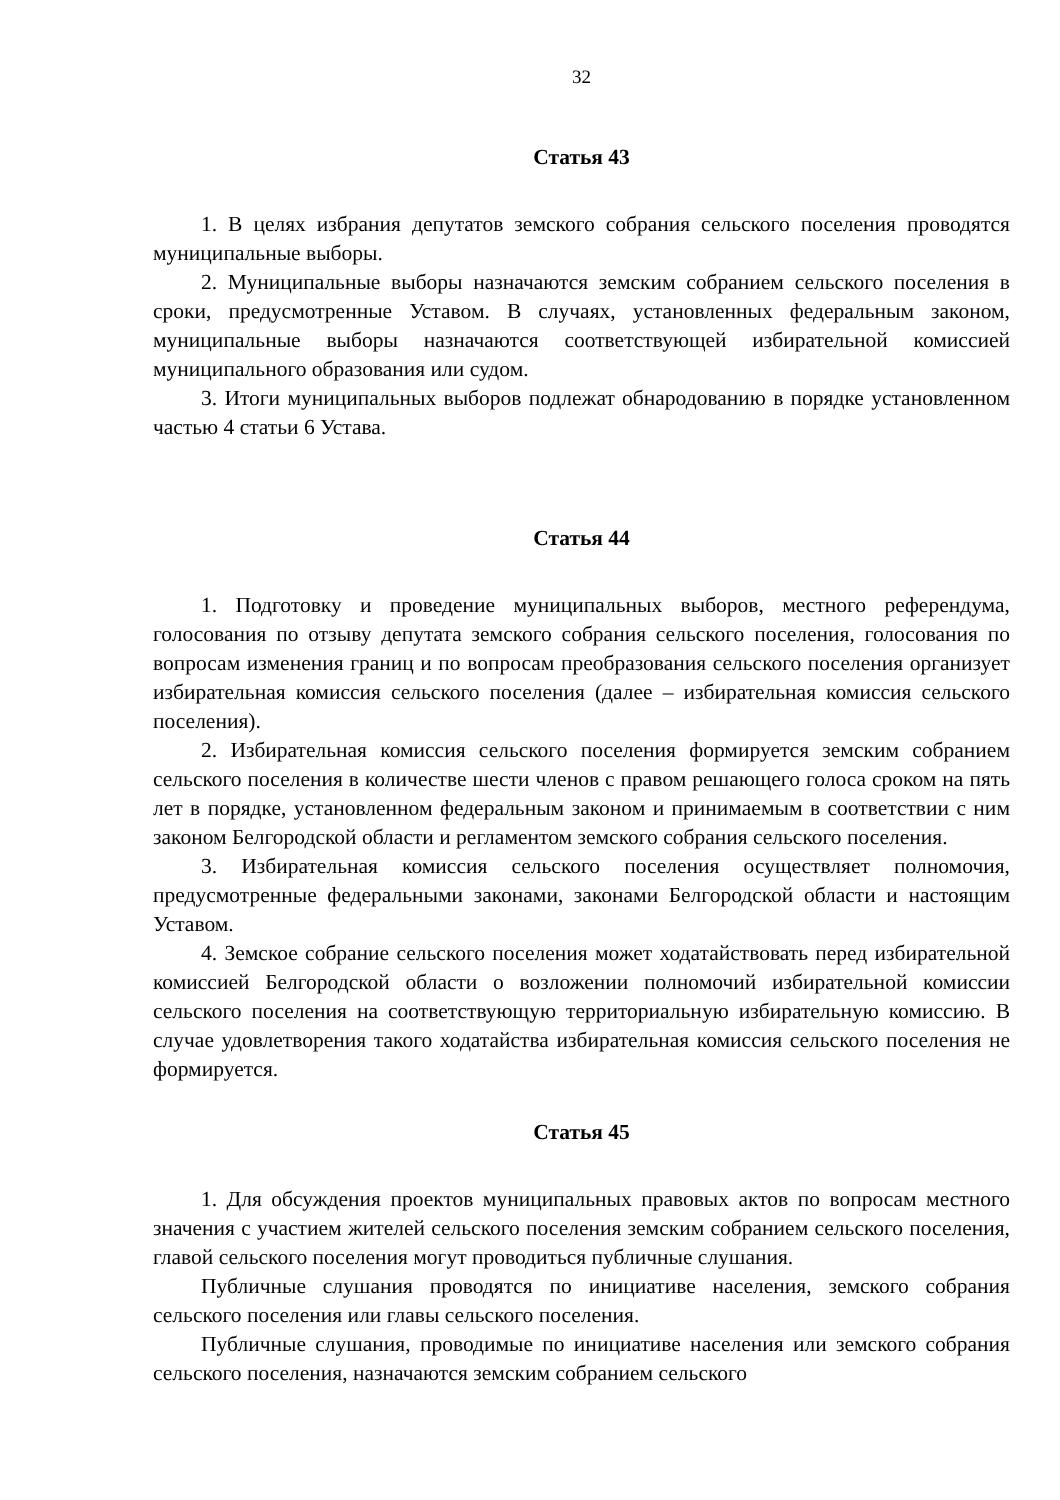32
Статья 43
1. В целях избрания депутатов земского собрания сельского поселения проводятся муниципальные выборы.
2. Муниципальные выборы назначаются земским собранием сельского поселения в сроки, предусмотренные Уставом. В случаях, установленных федеральным законом, муниципальные выборы назначаются соответствующей избирательной комиссией муниципального образования или судом.
3. Итоги муниципальных выборов подлежат обнародованию в порядке установленном частью 4 статьи 6 Устава.
Статья 44
1. Подготовку и проведение муниципальных выборов, местного референдума, голосования по отзыву депутата земского собрания сельского поселения, голосования по вопросам изменения границ и по вопросам преобразования сельского поселения организует избирательная комиссия сельского поселения (далее – избирательная комиссия сельского поселения).
2. Избирательная комиссия сельского поселения формируется земским собранием сельского поселения в количестве шести членов с правом решающего голоса сроком на пять лет в порядке, установленном федеральным законом и принимаемым в соответствии с ним законом Белгородской области и регламентом земского собрания сельского поселения.
3. Избирательная комиссия сельского поселения осуществляет полномочия, предусмотренные федеральными законами, законами Белгородской области и настоящим Уставом.
4. Земское собрание сельского поселения может ходатайствовать перед избирательной комиссией Белгородской области о возложении полномочий избирательной комиссии сельского поселения на соответствующую территориальную избирательную комиссию. В случае удовлетворения такого ходатайства избирательная комиссия сельского поселения не формируется.
Статья 45
1. Для обсуждения проектов муниципальных правовых актов по вопросам местного значения с участием жителей сельского поселения земским собранием сельского поселения, главой сельского поселения могут проводиться публичные слушания.
Публичные слушания проводятся по инициативе населения, земского собрания сельского поселения или главы сельского поселения.
Публичные слушания, проводимые по инициативе населения или земского собрания сельского поселения, назначаются земским собранием сельского